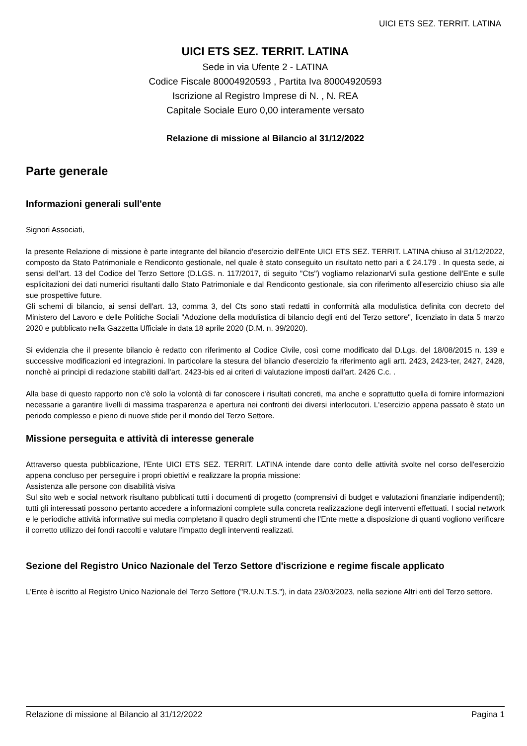UICI ETS SEZ. TERRIT. LATINA
UICI ETS SEZ. TERRIT. LATINA
Sede in via Ufente 2 - LATINA
Codice Fiscale 80004920593 , Partita Iva 80004920593
Iscrizione al Registro Imprese di N. , N. REA
Capitale Sociale Euro 0,00 interamente versato
Relazione di missione al Bilancio al 31/12/2022
Parte generale
Informazioni generali sull'ente
Signori Associati,
la presente Relazione di missione è parte integrante del bilancio d'esercizio dell'Ente UICI ETS SEZ. TERRIT. LATINA chiuso al 31/12/2022, composto da Stato Patrimoniale e Rendiconto gestionale, nel quale è stato conseguito un risultato netto pari a € 24.179 . In questa sede, ai sensi dell'art. 13 del Codice del Terzo Settore (D.LGS. n. 117/2017, di seguito "Cts") vogliamo relazionarVi sulla gestione dell'Ente e sulle esplicitazioni dei dati numerici risultanti dallo Stato Patrimoniale e dal Rendiconto gestionale, sia con riferimento all'esercizio chiuso sia alle sue prospettive future.
Gli schemi di bilancio, ai sensi dell'art. 13, comma 3, del Cts sono stati redatti in conformità alla modulistica definita con decreto del Ministero del Lavoro e delle Politiche Sociali "Adozione della modulistica di bilancio degli enti del Terzo settore", licenziato in data 5 marzo 2020 e pubblicato nella Gazzetta Ufficiale in data 18 aprile 2020 (D.M. n. 39/2020).
Si evidenzia che il presente bilancio è redatto con riferimento al Codice Civile, così come modificato dal D.Lgs. del 18/08/2015 n. 139 e successive modificazioni ed integrazioni. In particolare la stesura del bilancio d'esercizio fa riferimento agli artt. 2423, 2423-ter, 2427, 2428, nonchè ai principi di redazione stabiliti dall'art. 2423-bis ed ai criteri di valutazione imposti dall'art. 2426 C.c. .
Alla base di questo rapporto non c'è solo la volontà di far conoscere i risultati concreti, ma anche e soprattutto quella di fornire informazioni necessarie a garantire livelli di massima trasparenza e apertura nei confronti dei diversi interlocutori. L'esercizio appena passato è stato un periodo complesso e pieno di nuove sfide per il mondo del Terzo Settore.
Missione perseguita e attività di interesse generale
Attraverso questa pubblicazione, l'Ente UICI ETS SEZ. TERRIT. LATINA intende dare conto delle attività svolte nel corso dell'esercizio appena concluso per perseguire i propri obiettivi e realizzare la propria missione:
Assistenza alle persone con disabilità visiva
Sul sito web e social network risultano pubblicati tutti i documenti di progetto (comprensivi di budget e valutazioni finanziarie indipendenti); tutti gli interessati possono pertanto accedere a informazioni complete sulla concreta realizzazione degli interventi effettuati. I social network e le periodiche attività informative sui media completano il quadro degli strumenti che l'Ente mette a disposizione di quanti vogliono verificare il corretto utilizzo dei fondi raccolti e valutare l'impatto degli interventi realizzati.
Sezione del Registro Unico Nazionale del Terzo Settore d'iscrizione e regime fiscale applicato
L'Ente è iscritto al Registro Unico Nazionale del Terzo Settore ("R.U.N.T.S."), in data 23/03/2023, nella sezione Altri enti del Terzo settore.
Relazione di missione al Bilancio al 31/12/2022 Pagina 1